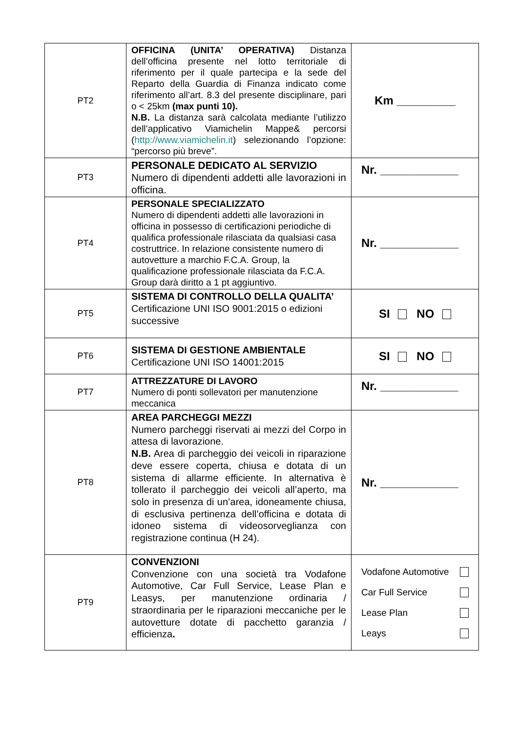| PT2 | OFFICINA (UNITA’ OPERATIVA) Distanza dell’officina presente nel lotto territoriale di riferimento per il quale partecipa e la sede del Reparto della Guardia di Finanza indicato come riferimento all’art. 8.3 del presente disciplinare, pari o < 25km (max punti 10). N.B. La distanza sarà calcolata mediante l’utilizzo dell’applicativo Viamichelin Mappe& percorsi ( http://www.viamichelin.it ) selezionando l’opzione: “percorso più breve”. | Km _________ |
| PT3 | PERSONALE DEDICATO AL SERVIZIO Numero di dipendenti addetti alle lavorazioni in officina. | Nr. ____________ |
| PT4 | PERSONALE SPECIALIZZATO Numero di dipendenti addetti alle lavorazioni in officina in possesso di certificazioni periodiche di qualifica professionale rilasciata da qualsiasi casa costruttrice. In relazione consistente numero di autovetture a marchio F.C.A. Group, la qualificazione professionale rilasciata da F.C.A. Group darà diritto a 1 pt aggiuntivo. | Nr. ____________ |
| PT5 | SISTEMA DI CONTROLLO DELLA QUALITA’ Certificazione UNI ISO 9001:2015 o edizioni successive | SI NO |
| PT6 | SISTEMA DI GESTIONE AMBIENTALE Certificazione UNI ISO 14001:2015 | SI NO |
| PT7 | ATTREZZATURE DI LAVORO Numero di ponti sollevatori per manutenzione meccanica | Nr. ____________ |
| PT8 | AREA PARCHEGGI MEZZI Numero parcheggi riservati ai mezzi del Corpo in attesa di lavorazione. N.B. Area di parcheggio dei veicoli in riparazione deve essere coperta, chiusa e dotata di un sistema di allarme efficiente. In alternativa è tollerato il parcheggio dei veicoli all’aperto, ma solo in presenza di un’area, idoneamente chiusa, di esclusiva pertinenza dell’officina e dotata di idoneo sistema di videosorveglianza con registrazione continua (H 24). | Nr. ____________ |
| PT9 | CONVENZIONI Convenzione con una società tra Vodafone Automotive, Car Full Service, Lease Plan e Leasys, per manutenzione ordinaria / straordinaria per le riparazioni meccaniche per le autovetture dotate di pacchetto garanzia / efficienza . | / Vodafone Automotive / / / Car Full Service / / / Lease Plan / / / Leays / / |